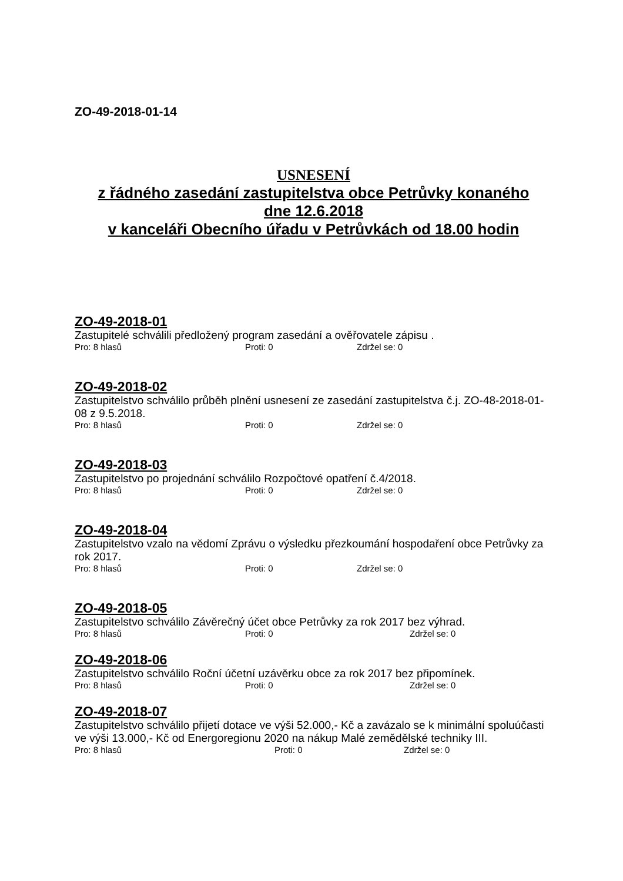ZO-49-2018-01-14
USNESENÍ
z řádného zasedání zastupitelstva obce Petrůvky konaného
dne 12.6.2018
v kanceláři Obecního úřadu v Petrůvkách od 18.00 hodin
ZO-49-2018-01
Zastupitelé schválili předložený program zasedání a ověřovatele zápisu .
Pro: 8 hlasů Proti: 0 Zdržel se: 0
ZO-49-2018-02
Zastupitelstvo schválilo průběh plnění usnesení ze zasedání zastupitelstva č.j. ZO-48-2018-01-08 z 9.5.2018.
Pro: 8 hlasů Proti: 0 Zdržel se: 0
ZO-49-2018-03
Zastupitelstvo po projednání schválilo Rozpočtové opatření č.4/2018.
Pro: 8 hlasů Proti: 0 Zdržel se: 0
ZO-49-2018-04
Zastupitelstvo vzalo na vědomí Zprávu o výsledku přezkoumání hospodaření obce Petrůvky za rok 2017.
Pro: 8 hlasů Proti: 0 Zdržel se: 0
ZO-49-2018-05
Zastupitelstvo schválilo Závěrečný účet obce Petrůvky za rok 2017 bez výhrad.
Pro: 8 hlasů Proti: 0 Zdržel se: 0
ZO-49-2018-06
Zastupitelstvo schválilo Roční účetní uzávěrku obce za rok 2017 bez připomínek.
Pro: 8 hlasů Proti: 0 Zdržel se: 0
ZO-49-2018-07
Zastupitelstvo schválilo přijetí dotace ve výši 52.000,- Kč a zavázalo se k minimální spoluúčasti ve výši 13.000,- Kč od Energoregionu 2020 na nákup Malé zemědělské techniky III.
Pro: 8 hlasů Proti: 0 Zdržel se: 0